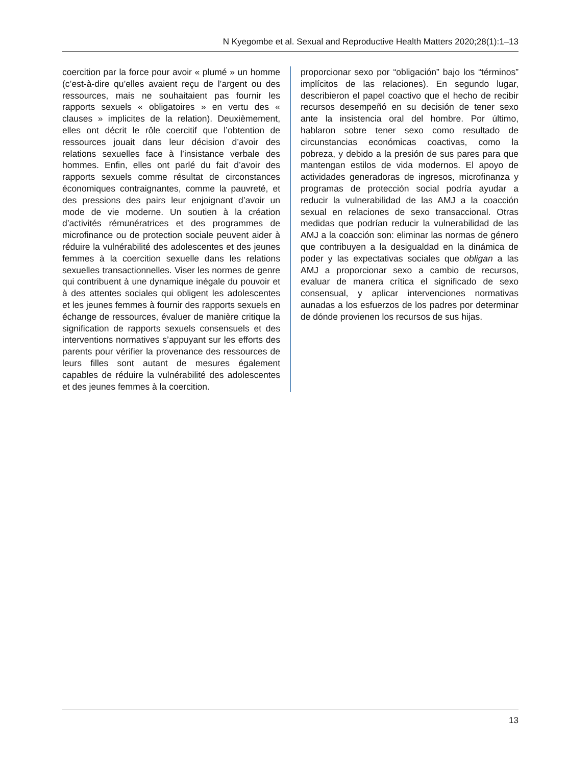N Kyegombe et al. Sexual and Reproductive Health Matters 2020;28(1):1–13
coercition par la force pour avoir « plumé » un homme (c’est-à-dire qu’elles avaient reçu de l’argent ou des ressources, mais ne souhaitaient pas fournir les rapports sexuels « obligatoires » en vertu des « clauses » implicites de la relation). Deuxièmement, elles ont décrit le rôle coercitif que l’obtention de ressources jouait dans leur décision d’avoir des relations sexuelles face à l’insistance verbale des hommes. Enfin, elles ont parlé du fait d’avoir des rapports sexuels comme résultat de circonstances économiques contraignantes, comme la pauvreté, et des pressions des pairs leur enjoignant d’avoir un mode de vie moderne. Un soutien à la création d’activités rémunératrices et des programmes de microfinance ou de protection sociale peuvent aider à réduire la vulnérabilité des adolescentes et des jeunes femmes à la coercition sexuelle dans les relations sexuelles transactionnelles. Viser les normes de genre qui contribuent à une dynamique inégale du pouvoir et à des attentes sociales qui obligent les adolescentes et les jeunes femmes à fournir des rapports sexuels en échange de ressources, évaluer de manière critique la signification de rapports sexuels consensuels et des interventions normatives s’appuyant sur les efforts des parents pour vérifier la provenance des ressources de leurs filles sont autant de mesures également capables de réduire la vulnérabilité des adolescentes et des jeunes femmes à la coercition.
proporcionar sexo por “obligación” bajo los “términos” implícitos de las relaciones). En segundo lugar, describieron el papel coactivo que el hecho de recibir recursos desempeñó en su decisión de tener sexo ante la insistencia oral del hombre. Por último, hablaron sobre tener sexo como resultado de circunstancias económicas coactivas, como la pobreza, y debido a la presión de sus pares para que mantengan estilos de vida modernos. El apoyo de actividades generadoras de ingresos, microfinanza y programas de protección social podría ayudar a reducir la vulnerabilidad de las AMJ a la coacción sexual en relaciones de sexo transaccional. Otras medidas que podrían reducir la vulnerabilidad de las AMJ a la coacción son: eliminar las normas de género que contribuyen a la desigualdad en la dinámica de poder y las expectativas sociales que obligan a las AMJ a proporcionar sexo a cambio de recursos, evaluar de manera crítica el significado de sexo consensual, y aplicar intervenciones normativas aunadas a los esfuerzos de los padres por determinar de dónde provienen los recursos de sus hijas.
13